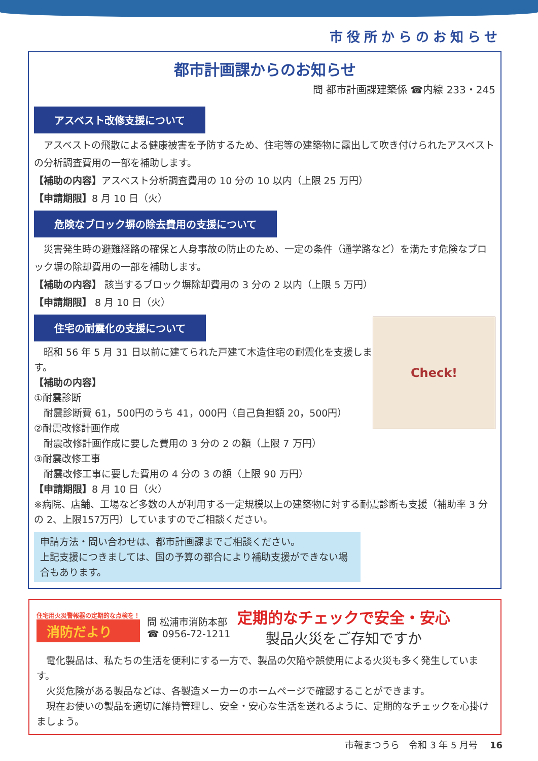市役所からのお知らせ
都市計画課からのお知らせ
問 都市計画課建築係 ☎内線 233・245
アスベスト改修支援について
　アスベストの飛散による健康被害を予防するため、住宅等の建築物に露出して吹き付けられたアスベストの分析調査費用の一部を補助します。
【補助の内容】アスベスト分析調査費用の 10 分の 10 以内（上限 25 万円）
【申請期限】8 月 10 日（火）
危険なブロック塀の除去費用の支援について
　災害発生時の避難経路の確保と人身事故の防止のため、一定の条件（通学路など）を満たす危険なブロック塀の除却費用の一部を補助します。
【補助の内容】 該当するブロック塀除却費用の 3 分の 2 以内（上限 5 万円）
【申請期限】 8 月 10 日（火）
住宅の耐震化の支援について
Check!
　昭和 56 年 5 月 31 日以前に建てられた戸建て木造住宅の耐震化を支援します。
【補助の内容】
①耐震診断
　耐震診断費 61，500円のうち 41，000円（自己負担額 20，500円）
②耐震改修計画作成
　耐震改修計画作成に要した費用の 3 分の 2 の額（上限 7 万円）
③耐震改修工事
　耐震改修工事に要した費用の 4 分の 3 の額（上限 90 万円）
【申請期限】8 月 10 日（火）
※病院、店舗、工場など多数の人が利用する一定規模以上の建築物に対する耐震診断も支援（補助率 3 分の 2、上限157万円）していますのでご相談ください。
申請方法・問い合わせは、都市計画課までご相談ください。
上記支援につきましては、国の予算の都合により補助支援ができない場合もあります。
住宅用火災警報器の定期的な点検を！
消防だより
問 松浦市消防本部
☎ 0956-72-1211
定期的なチェックで安全・安心
製品火災をご存知ですか
　電化製品は、私たちの生活を便利にする一方で、製品の欠陥や誤使用による火災も多く発生しています。
　火災危険がある製品などは、各製造メーカーのホームページで確認することができます。
　現在お使いの製品を適切に維持管理し、安全・安心な生活を送れるように、定期的なチェックを心掛けましょう。
市報まつうら　令和 3 年 5 月号　 16